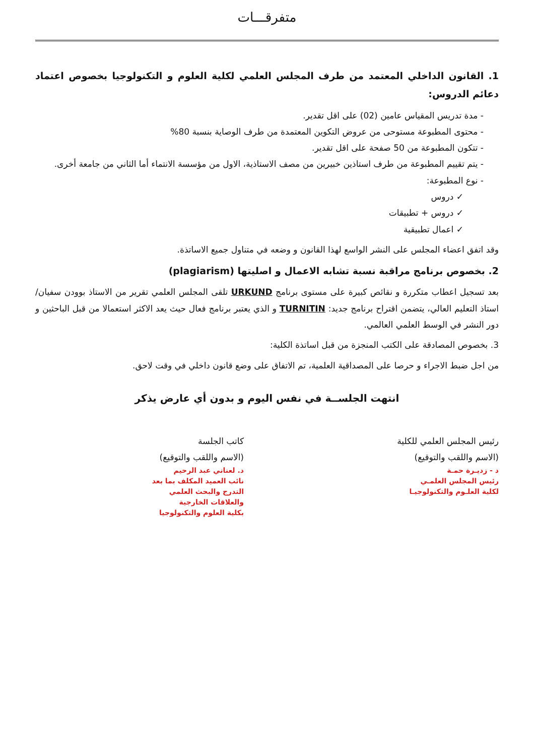متفرقـــات
1. القانون الداخلي المعتمد من طرف المجلس العلمي لكلية العلوم و التكنولوجيا بخصوص اعتماد دعائم الدروس:
- مدة تدريس المقياس عامين (02) على اقل تقدير.
- محتوى المطبوعة مستوحى من عروض التكوين المعتمدة من طرف الوصاية بنسبة 80%
- تتكون المطبوعة من 50 صفحة على اقل تقدير.
- يتم تقييم المطبوعة من طرف استاذين خبيرين من مصف الاستاذية، الاول من مؤسسة الانتماء أما الثاني من جامعة أخرى.
- نوع المطبوعة:
✓ دروس
✓ دروس + تطبيقات
✓ اعمال تطبيقية
وقد اتفق اعضاء المجلس على النشر الواسع لهذا القانون و وضعه في متناول جميع الاساتذة.
2. بخصوص برنامج مراقبة نسبة تشابه الاعمال و اصليتها (plagiarism)
بعد تسجيل اعطاب متكررة و نقائص كبيرة على مستوى برنامج URKUND تلقى المجلس العلمي تقرير من الاستاذ بوودن سفيان/ استاذ التعليم العالي، يتضمن اقتراح برنامج جديد: TURNITIN و الذي يعتبر برنامج فعال حيث يعد الاكثر استعمالا من قبل الباحثين و دور النشر في الوسط العلمي العالمي.
3. بخصوص المصادقة على الكتب المنجزة من قبل اساتذة الكلية:
من اجل ضبط الاجراء و حرصا على المصداقية العلمية، تم الاتفاق على وضع قانون داخلي في وقت لاحق.
انتهت الجلســة في نفس اليوم و بدون أي عارض يذكر
رئيس المجلس العلمي للكلية
(الاسم واللقب والتوقيع)
د - زديـرة حمـة
رئيس المجلس العلمـي
لكلية العلـوم والتكنولوجيـا
كاتب الجلسة
(الاسم واللقب والتوقيع)
د. لعناني عبد الرحيم
نائب العميد المكلف بما بعد التدرج والبحث العلمي
والعلاقات الخارجية
بكلية العلوم والتكنولوجيا